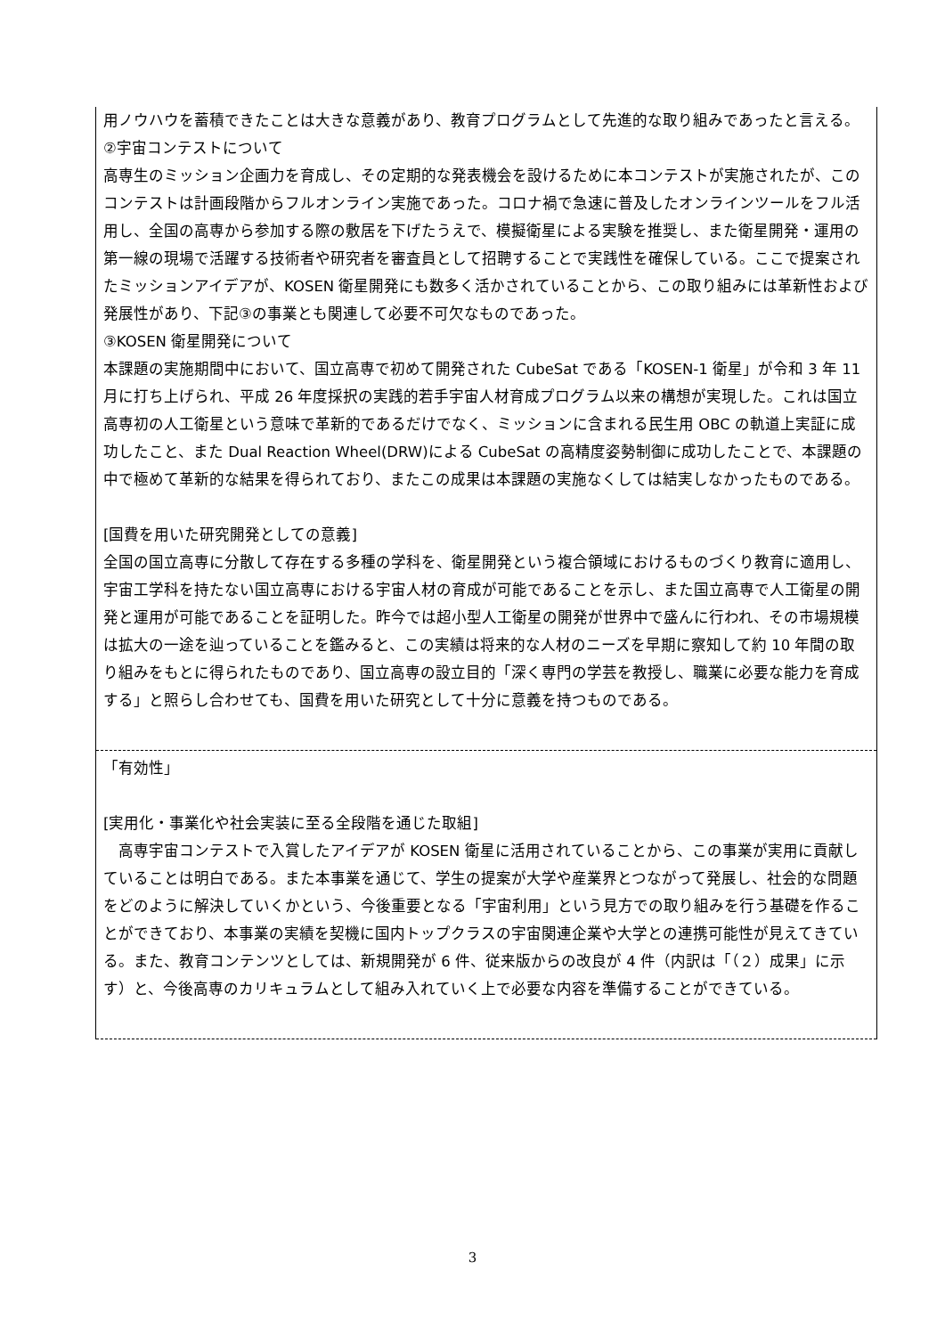用ノウハウを蓄積できたことは大きな意義があり、教育プログラムとして先進的な取り組みであったと言える。
②宇宙コンテストについて
高専生のミッション企画力を育成し、その定期的な発表機会を設けるために本コンテストが実施されたが、このコンテストは計画段階からフルオンライン実施であった。コロナ禍で急速に普及したオンラインツールをフル活用し、全国の高専から参加する際の敷居を下げたうえで、模擬衛星による実験を推奨し、また衛星開発・運用の第一線の現場で活躍する技術者や研究者を審査員として招聘することで実践性を確保している。ここで提案されたミッションアイデアが、KOSEN 衛星開発にも数多く活かされていることから、この取り組みには革新性および発展性があり、下記③の事業とも関連して必要不可欠なものであった。
③KOSEN 衛星開発について
本課題の実施期間中において、国立高専で初めて開発された CubeSat である「KOSEN-1 衛星」が令和 3 年 11 月に打ち上げられ、平成 26 年度採択の実践的若手宇宙人材育成プログラム以来の構想が実現した。これは国立高専初の人工衛星という意味で革新的であるだけでなく、ミッションに含まれる民生用 OBC の軌道上実証に成功したこと、また Dual Reaction Wheel(DRW)による CubeSat の高精度姿勢制御に成功したことで、本課題の中で極めて革新的な結果を得られており、またこの成果は本課題の実施なくしては結実しなかったものである。
[国費を用いた研究開発としての意義]
全国の国立高専に分散して存在する多種の学科を、衛星開発という複合領域におけるものづくり教育に適用し、宇宙工学科を持たない国立高専における宇宙人材の育成が可能であることを示し、また国立高専で人工衛星の開発と運用が可能であることを証明した。昨今では超小型人工衛星の開発が世界中で盛んに行われ、その市場規模は拡大の一途を辿っていることを鑑みると、この実績は将来的な人材のニーズを早期に察知して約 10 年間の取り組みをもとに得られたものであり、国立高専の設立目的「深く専門の学芸を教授し、職業に必要な能力を育成する」と照らし合わせても、国費を用いた研究として十分に意義を持つものである。
「有効性」
[実用化・事業化や社会実装に至る全段階を通じた取組]
　高専宇宙コンテストで入賞したアイデアが KOSEN 衛星に活用されていることから、この事業が実用に貢献していることは明白である。また本事業を通じて、学生の提案が大学や産業界とつながって発展し、社会的な問題をどのように解決していくかという、今後重要となる「宇宙利用」という見方での取り組みを行う基礎を作ることができており、本事業の実績を契機に国内トップクラスの宇宙関連企業や大学との連携可能性が見えてきている。また、教育コンテンツとしては、新規開発が 6 件、従来版からの改良が 4 件（内訳は「（２）成果」に示す）と、今後高専のカリキュラムとして組み入れていく上で必要な内容を準備することができている。
3